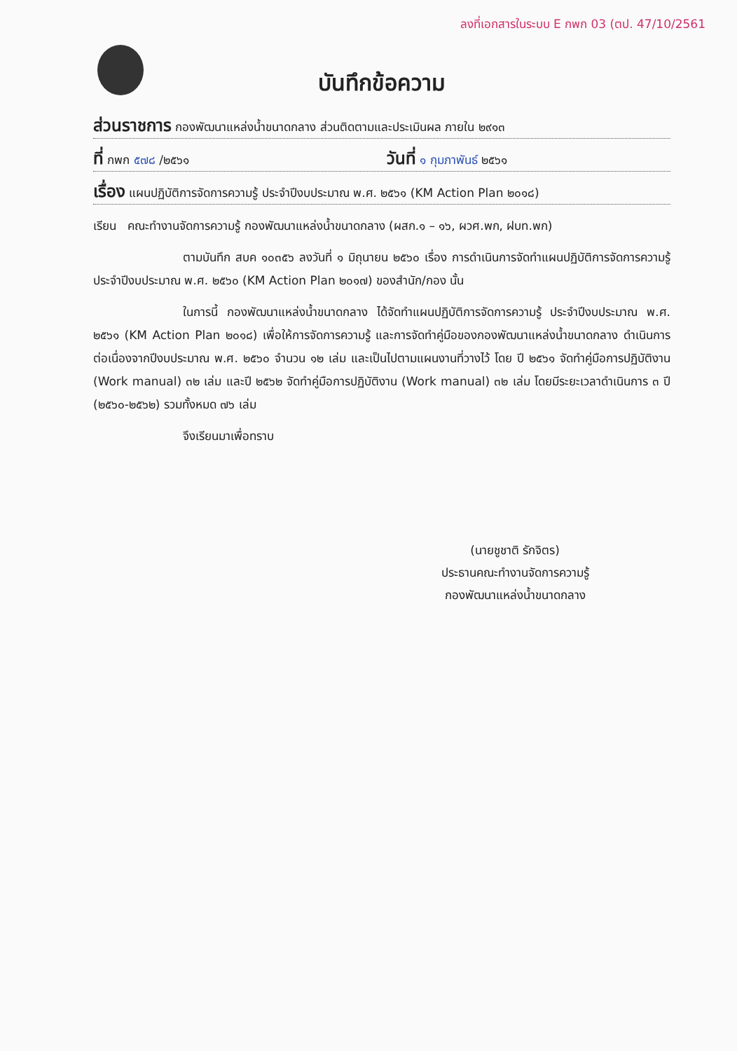ลงที่เอกสารในระบบ E กพก 03 (ตป. 47/10/2561
บันทึกข้อความ
ส่วนราชการ กองพัฒนาแหล่งน้ำขนาดกลาง ส่วนติดตามและประเมินผล ภายใน ๒๙๑๓
ที่ กพก ๕๗๘ /๒๕๖๑ วันที่ ๑ กุมภาพันธ์ ๒๕๖๑
เรื่อง แผนปฏิบัติการจัดการความรู้ ประจำปีงบประมาณ พ.ศ. ๒๕๖๑ (KM Action Plan ๒๐๑๘)
เรียน คณะทำงานจัดการความรู้ กองพัฒนาแหล่งน้ำขนาดกลาง (ผสก.๑ – ๑๖, ผวศ.พก, ฝบท.พก)
ตามบันทึก สบค ๑๐๓๕๖ ลงวันที่ ๑ มิถุนายน ๒๕๖๐ เรื่อง การดำเนินการจัดทำแผนปฏิบัติการจัดการความรู้ ประจำปีงบประมาณ พ.ศ. ๒๕๖๐ (KM Action Plan ๒๐๑๗) ของสำนัก/กอง นั้น
ในการนี้ กองพัฒนาแหล่งน้ำขนาดกลาง ได้จัดทำแผนปฏิบัติการจัดการความรู้ ประจำปีงบประมาณ พ.ศ. ๒๕๖๑ (KM Action Plan ๒๐๑๘) เพื่อให้การจัดการความรู้ และการจัดทำคู่มือของกองพัฒนาแหล่งน้ำขนาดกลาง ดำเนินการต่อเนื่องจากปีงบประมาณ พ.ศ. ๒๕๖๐ จำนวน ๑๒ เล่ม และเป็นไปตามแผนงานที่วางไว้ โดย ปี ๒๕๖๑ จัดทำคู่มือการปฏิบัติงาน (Work manual) ๓๒ เล่ม และปี ๒๕๖๒ จัดทำคู่มือการปฏิบัติงาน (Work manual) ๓๒ เล่ม โดยมีระยะเวลาดำเนินการ ๓ ปี (๒๕๖๐-๒๕๖๒) รวมทั้งหมด ๗๖ เล่ม
จึงเรียนมาเพื่อทราบ
(นายชูชาติ รักจิตร)
ประธานคณะทำงานจัดการความรู้
กองพัฒนาแหล่งน้ำขนาดกลาง